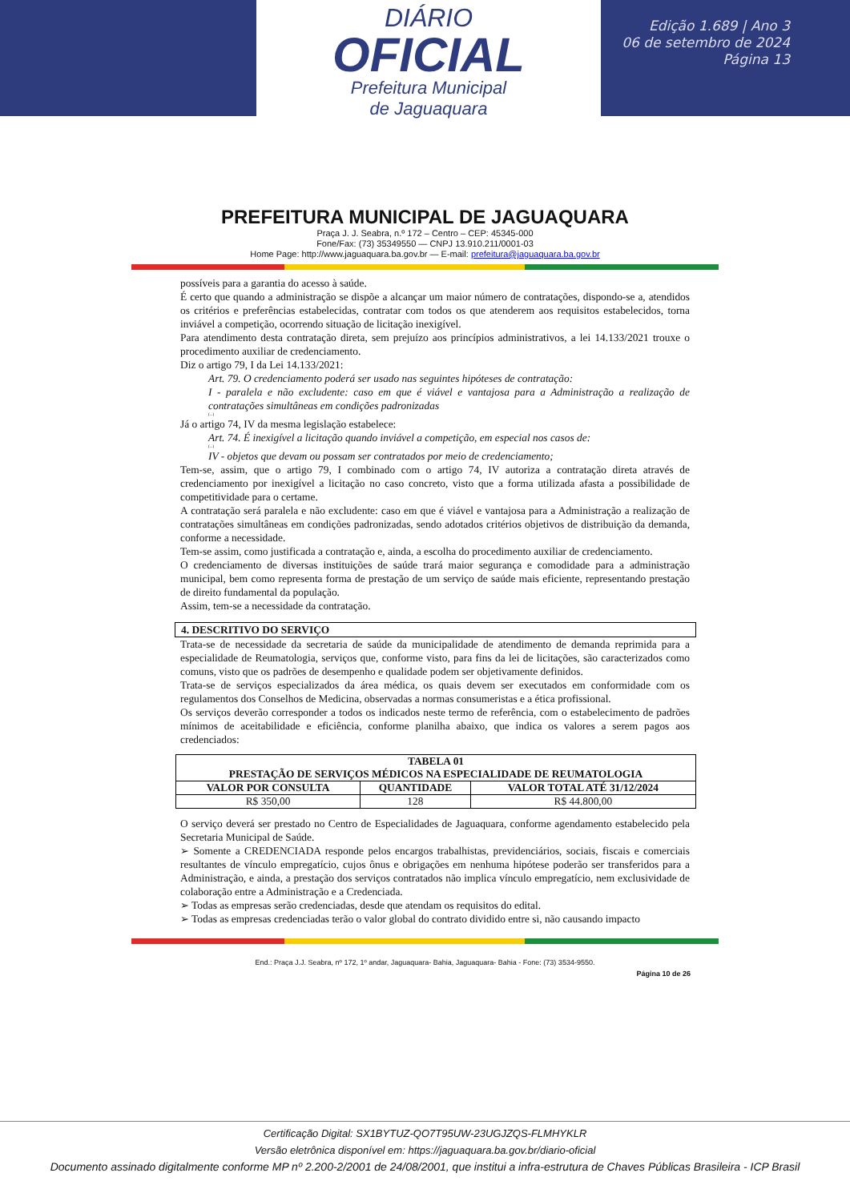DIÁRIO
OFICIAL
Prefeitura Municipal
de Jaguaquara
Edição 1.689 | Ano 3
06 de setembro de 2024
Página 13
PREFEITURA MUNICIPAL DE JAGUAQUARA
Praça J. J. Seabra, n.º 172 – Centro – CEP: 45345-000
Fone/Fax: (73) 35349550 — CNPJ 13.910.211/0001-03
Home Page: http://www.jaguaquara.ba.gov.br — E-mail: prefeitura@jaguaquara.ba.gov.br
possíveis para a garantia do acesso à saúde.
É certo que quando a administração se dispõe a alcançar um maior número de contratações, dispondo-se a, atendidos os critérios e preferências estabelecidas, contratar com todos os que atenderem aos requisitos estabelecidos, torna inviável a competição, ocorrendo situação de licitação inexigível.
Para atendimento desta contratação direta, sem prejuízo aos princípios administrativos, a lei 14.133/2021 trouxe o procedimento auxiliar de credenciamento.
Diz o artigo 79, I da Lei 14.133/2021:
Art. 79. O credenciamento poderá ser usado nas seguintes hipóteses de contratação:
I - paralela e não excludente: caso em que é viável e vantajosa para a Administração a realização de contratações simultâneas em condições padronizadas
(...)
Já o artigo 74, IV da mesma legislação estabelece:
Art. 74. É inexigível a licitação quando inviável a competição, em especial nos casos de:
(...)
IV - objetos que devam ou possam ser contratados por meio de credenciamento;
Tem-se, assim, que o artigo 79, I combinado com o artigo 74, IV autoriza a contratação direta através de credenciamento por inexigível a licitação no caso concreto, visto que a forma utilizada afasta a possibilidade de competitividade para o certame.
A contratação será paralela e não excludente: caso em que é viável e vantajosa para a Administração a realização de contratações simultâneas em condições padronizadas, sendo adotados critérios objetivos de distribuição da demanda, conforme a necessidade.
Tem-se assim, como justificada a contratação e, ainda, a escolha do procedimento auxiliar de credenciamento.
O credenciamento de diversas instituições de saúde trará maior segurança e comodidade para a administração municipal, bem como representa forma de prestação de um serviço de saúde mais eficiente, representando prestação de direito fundamental da população.
Assim, tem-se a necessidade da contratação.
4. DESCRITIVO DO SERVIÇO
Trata-se de necessidade da secretaria de saúde da municipalidade de atendimento de demanda reprimida para a especialidade de Reumatologia, serviços que, conforme visto, para fins da lei de licitações, são caracterizados como comuns, visto que os padrões de desempenho e qualidade podem ser objetivamente definidos.
Trata-se de serviços especializados da área médica, os quais devem ser executados em conformidade com os regulamentos dos Conselhos de Medicina, observadas a normas consumeristas e a ética profissional.
Os serviços deverão corresponder a todos os indicados neste termo de referência, com o estabelecimento de padrões mínimos de aceitabilidade e eficiência, conforme planilha abaixo, que indica os valores a serem pagos aos credenciados:
| TABELA 01 PRESTAÇÃO DE SERVIÇOS MÉDICOS NA ESPECIALIDADE DE REUMATOLOGIA | | |
| --- | --- | --- |
| VALOR POR CONSULTA | QUANTIDADE | VALOR TOTAL ATÉ 31/12/2024 |
| R$ 350,00 | 128 | R$ 44.800,00 |
O serviço deverá ser prestado no Centro de Especialidades de Jaguaquara, conforme agendamento estabelecido pela Secretaria Municipal de Saúde.
➢ Somente a CREDENCIADA responde pelos encargos trabalhistas, previdenciários, sociais, fiscais e comerciais resultantes de vínculo empregatício, cujos ônus e obrigações em nenhuma hipótese poderão ser transferidos para a Administração, e ainda, a prestação dos serviços contratados não implica vínculo empregatício, nem exclusividade de colaboração entre a Administração e a Credenciada.
➢ Todas as empresas serão credenciadas, desde que atendam os requisitos do edital.
➢ Todas as empresas credenciadas terão o valor global do contrato dividido entre si, não causando impacto
End.: Praça J.J. Seabra, nº 172, 1º andar, Jaguaquara- Bahia, Jaguaquara- Bahia - Fone: (73) 3534-9550.
Página 10 de 26
Certificação Digital: SX1BYTUZ-QO7T95UW-23UGJZQS-FLMHYKLR
Versão eletrônica disponível em: https://jaguaquara.ba.gov.br/diario-oficial
Documento assinado digitalmente conforme MP nº 2.200-2/2001 de 24/08/2001, que institui a infra-estrutura de Chaves Públicas Brasileira - ICP Brasil